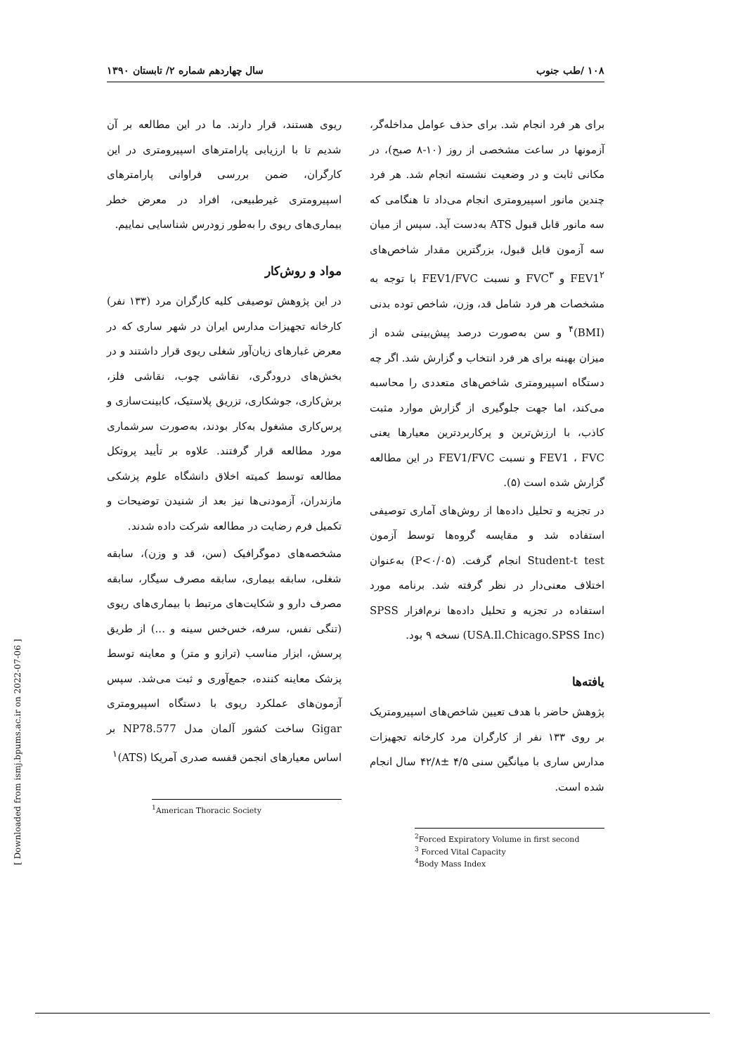۱۰۸ /طب جنوب سال چهاردهم شماره ۲/ تابستان ۱۳۹۰
[ Downloaded from ismj.bpums.ac.ir on 2022-07-06 ]
ریوی هستند، قرار دارند. ما در این مطالعه بر آن شدیم تا با ارزیابی پارامترهای اسپیرومتری در این کارگران، ضمن بررسی فراوانی پارامترهای اسپیرومتری غیرطبیعی، افراد در معرض خطر بیماری‌های ریوی را به‌طور زودرس شناسایی نماییم.
مواد و روش‌کار
در این پژوهش توصیفی کلیه کارگران مرد (۱۳۳ نفر) کارخانه تجهیزات مدارس ایران در شهر ساری که در معرض غبارهای زیان‌آور شغلی ریوی قرار داشتند و در بخش‌های درودگری، نقاشی چوب، نقاشی فلز، برش‌کاری، جوشکاری، تزریق پلاستیک، کابینت‌سازی و پرس‌کاری مشغول به‌کار بودند، به‌صورت سرشماری مورد مطالعه قرار گرفتند. علاوه بر تأیید پروتکل مطالعه توسط کمیته اخلاق دانشگاه علوم پزشکی مازندران، آزمودنی‌ها نیز بعد از شنیدن توضیحات و تکمیل فرم رضایت در مطالعه شرکت داده شدند.
مشخصه‌های دموگرافیک (سن، قد و وزن)، سابقه شغلی، سابقه بیماری، سابقه مصرف سیگار، سابقه مصرف دارو و شکایت‌های مرتبط با بیماری‌های ریوی (تنگی نفس، سرفه، خس‌خس سینه و ...) از طریق پرسش، ابزار مناسب (ترازو و متر) و معاینه توسط پزشک معاینه کننده، جمع‌آوری و ثبت می‌شد. سپس آزمون‌های عملکرد ریوی با دستگاه اسپیرومتری Gigar ساخت کشور آلمان مدل NP78.577 بر اساس معیارهای انجمن قفسه صدری آمریکا (ATS)<sup>۱</sup>
<sup>1</sup> American Thoracic Society
برای هر فرد انجام شد. برای حذف عوامل مداخله‌گر، آزمونها در ساعت مشخصی از روز (۱۰-۸ صبح)، در مکانی ثابت و در وضعیت نشسته انجام شد. هر فرد چندین مانور اسپیرومتری انجام می‌داد تا هنگامی که سه مانور قابل قبول ATS به‌دست آید. سپس از میان سه آزمون قابل قبول، بزرگترین مقدار شاخص‌های FEV1<sup>۲</sup> و FVC<sup>۳</sup> و نسبت FEV1/FVC با توجه به مشخصات هر فرد شامل قد، وزن، شاخص توده بدنی (BMI)<sup>۴</sup> و سن به‌صورت درصد پیش‌بینی شده از میزان بهینه برای هر فرد انتخاب و گزارش شد. اگر چه دستگاه اسپیرومتری شاخص‌های متعددی را محاسبه می‌کند، اما جهت جلوگیری از گزارش موارد مثبت کاذب، با ارزش‌ترین و پرکاربردترین معیارها یعنی FEV1 ، FVC و نسبت FEV1/FVC در این مطالعه گزارش شده است (۵).
در تجزیه و تحلیل داده‌ها از روش‌های آماری توصیفی استفاده شد و مقایسه گروه‌ها توسط آزمون Student-t test انجام گرفت. (P<۰/۰۵) به‌عنوان اختلاف معنی‌دار در نظر گرفته شد. برنامه مورد استفاده در تجزیه و تحلیل داده‌ها نرم‌افزار SPSS (USA.Il.Chicago.SPSS Inc) نسخه ۹ بود.
یافته‌ها
پژوهش حاضر با هدف تعیین شاخص‌های اسپیرومتریک بر روی ۱۳۳ نفر از کارگران مرد کارخانه تجهیزات مدارس ساری با میانگین سنی ۴/۵ ±۴۲/۸ سال انجام شده است.
<sup>2</sup> Forced Expiratory Volume in first second
<sup>3</sup> Forced Vital Capacity
<sup>4</sup> Body Mass Index